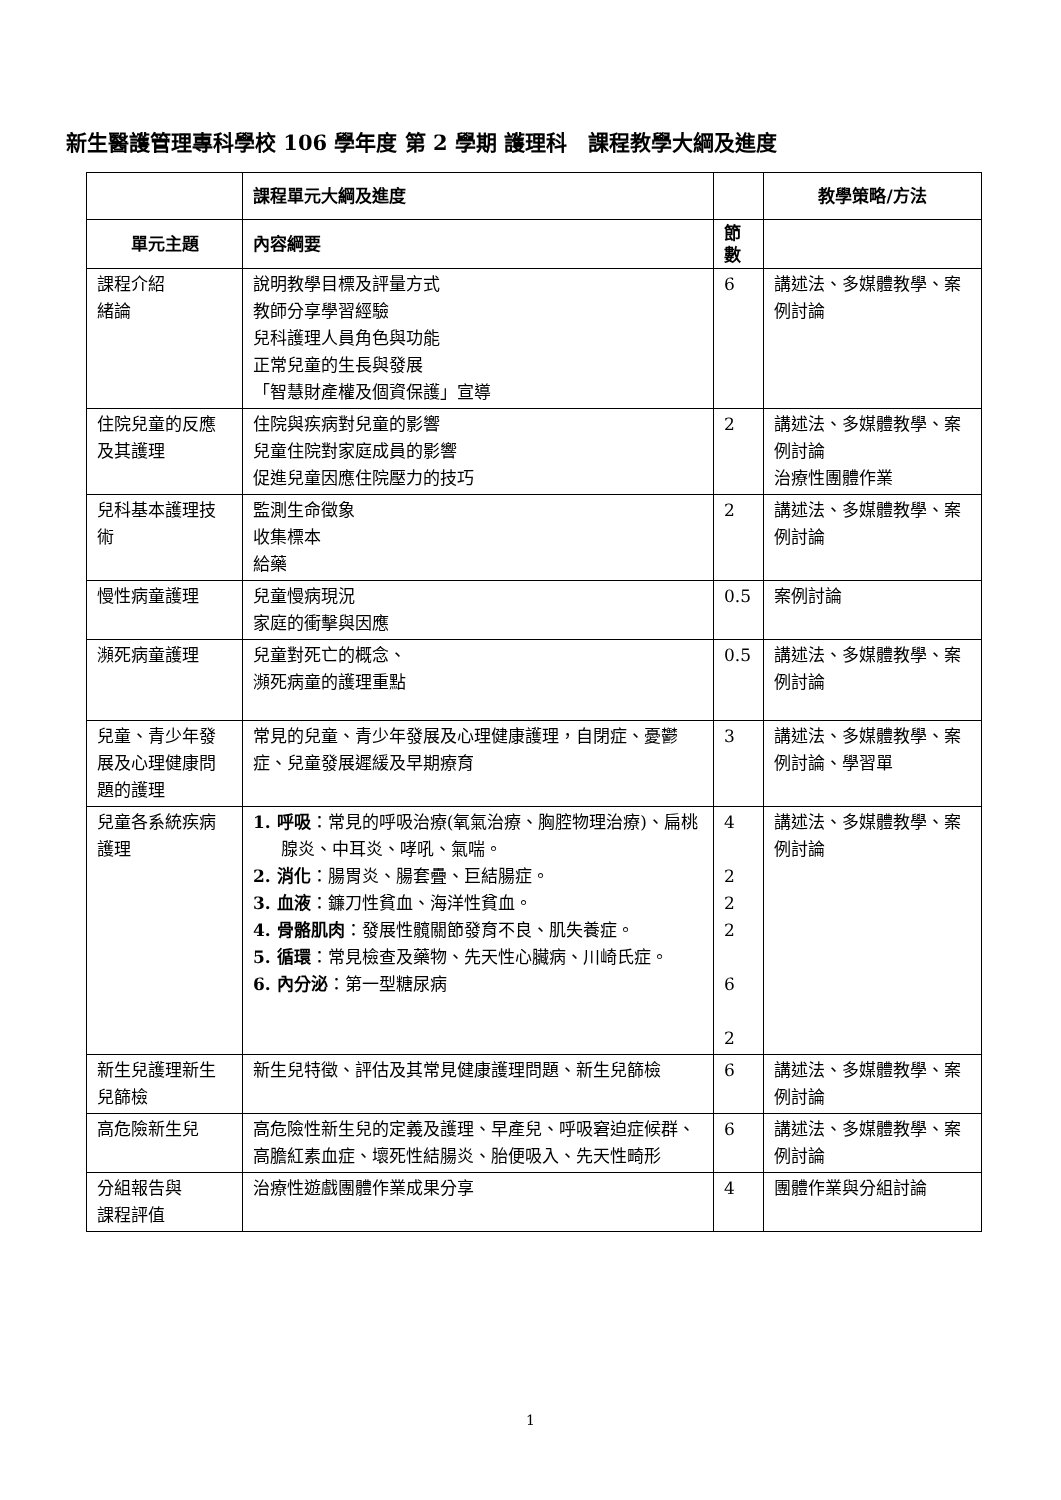新生醫護管理專科學校 106 學年度 第 2 學期 護理科　課程教學大綱及進度
| | 課程單元大綱及進度 | | 教學策略/方法 |
| --- | --- | --- | --- |
| 單元主題 | 內容綱要 | 節 數 | |
| 課程介紹 緒論 | 說明教學目標及評量方式 教師分享學習經驗 兒科護理人員角色與功能 正常兒童的生長與發展 「智慧財產權及個資保護」宣導 | 6 | 講述法、多媒體教學、案例討論 |
| 住院兒童的反應及其護理 | 住院與疾病對兒童的影響 兒童住院對家庭成員的影響 促進兒童因應住院壓力的技巧 | 2 | 講述法、多媒體教學、案例討論 治療性團體作業 |
| 兒科基本護理技術 | 監測生命徵象 收集標本 給藥 | 2 | 講述法、多媒體教學、案例討論 |
| 慢性病童護理 | 兒童慢病現況 家庭的衝擊與因應 | 0.5 | 案例討論 |
| 瀕死病童護理 | 兒童對死亡的概念、 瀕死病童的護理重點 | 0.5 | 講述法、多媒體教學、案例討論 |
| 兒童、青少年發展及心理健康問題的護理 | 常見的兒童、青少年發展及心理健康護理，自閉症、憂鬱症、兒童發展遲緩及早期療育 | 3 | 講述法、多媒體教學、案例討論、學習單 |
| 兒童各系統疾病護理 | 1. 呼吸 ：常見的呼吸治療(氧氣治療、胸腔物理治療)、扁桃腺炎、中耳炎、哮吼、氣喘。 2. 消化 ：腸胃炎、腸套疊、巨結腸症。 3. 血液 ：鐮刀性貧血、海洋性貧血。 4. 骨骼肌肉 ：發展性髖關節發育不良、肌失養症。 5. 循環 ：常見檢查及藥物、先天性心臟病、川崎氏症。 6. 內分泌 ：第一型糖尿病 | 4 2 2 2 6 2 | 講述法、多媒體教學、案例討論 |
| 新生兒護理新生兒篩檢 | 新生兒特徵、評估及其常見健康護理問題、新生兒篩檢 | 6 | 講述法、多媒體教學、案例討論 |
| 高危險新生兒 | 高危險性新生兒的定義及護理、早產兒、呼吸窘迫症候群、高膽紅素血症、壞死性結腸炎、胎便吸入、先天性畸形 | 6 | 講述法、多媒體教學、案例討論 |
| 分組報告與 課程評值 | 治療性遊戲團體作業成果分享 | 4 | 團體作業與分組討論 |
1